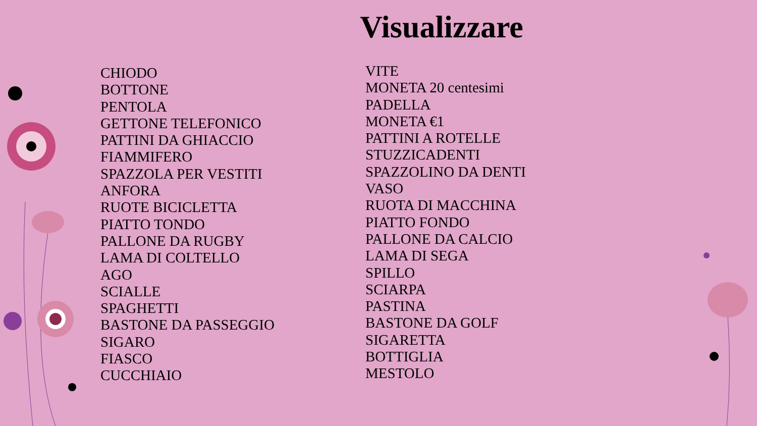Visualizzare
CHIODO
BOTTONE
PENTOLA
GETTONE TELEFONICO
PATTINI DA GHIACCIO
FIAMMIFERO
SPAZZOLA PER VESTITI
ANFORA
RUOTE BICICLETTA
PIATTO TONDO
PALLONE DA RUGBY
LAMA DI COLTELLO
AGO
SCIALLE
SPAGHETTI
BASTONE DA PASSEGGIO
SIGARO
FIASCO
CUCCHIAIO
VITE
MONETA 20 centesimi
PADELLA
MONETA €1
PATTINI A ROTELLE
STUZZICADENTI
SPAZZOLINO DA DENTI
VASO
RUOTA DI MACCHINA
PIATTO FONDO
PALLONE DA CALCIO
LAMA DI SEGA
SPILLO
SCIARPA
PASTINA
BASTONE DA GOLF
SIGARETTA
BOTTIGLIA
MESTOLO